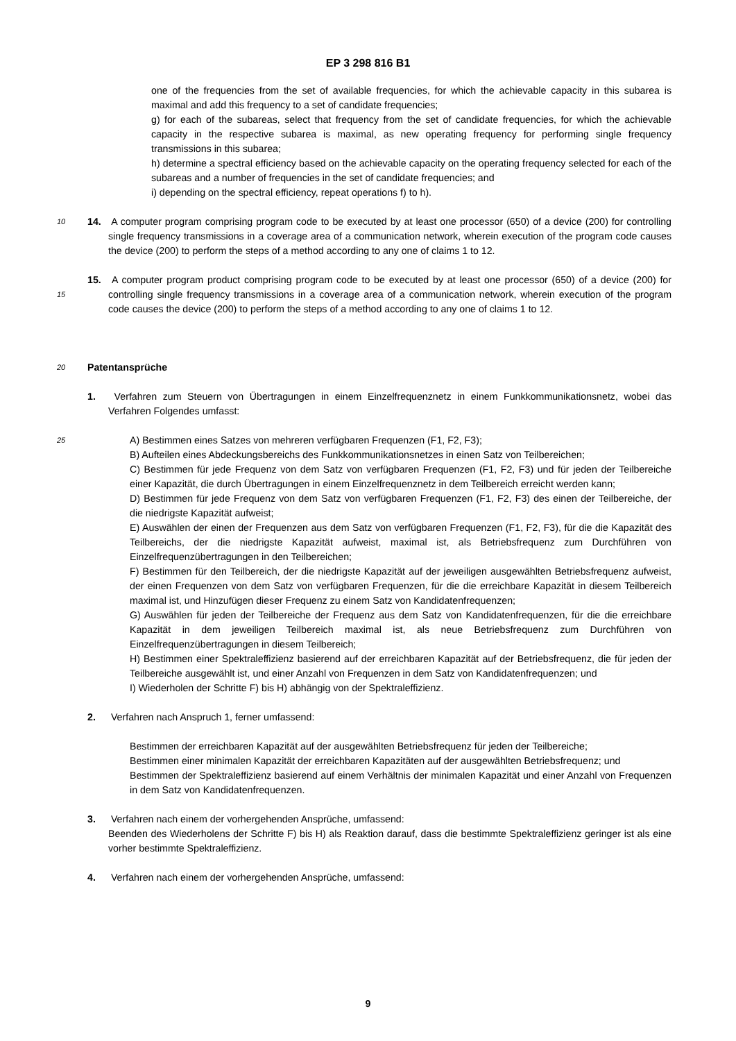EP 3 298 816 B1
one of the frequencies from the set of available frequencies, for which the achievable capacity in this subarea is maximal and add this frequency to a set of candidate frequencies;
g) for each of the subareas, select that frequency from the set of candidate frequencies, for which the achievable capacity in the respective subarea is maximal, as new operating frequency for performing single frequency transmissions in this subarea;
h) determine a spectral efficiency based on the achievable capacity on the operating frequency selected for each of the subareas and a number of frequencies in the set of candidate frequencies; and
i) depending on the spectral efficiency, repeat operations f) to h).
10
14. A computer program comprising program code to be executed by at least one processor (650) of a device (200) for controlling single frequency transmissions in a coverage area of a communication network, wherein execution of the program code causes the device (200) to perform the steps of a method according to any one of claims 1 to 12.
15
15. A computer program product comprising program code to be executed by at least one processor (650) of a device (200) for controlling single frequency transmissions in a coverage area of a communication network, wherein execution of the program code causes the device (200) to perform the steps of a method according to any one of claims 1 to 12.
20
Patentansprüche
1. Verfahren zum Steuern von Übertragungen in einem Einzelfrequenznetz in einem Funkkommunikationsnetz, wobei das Verfahren Folgendes umfasst:
25
A) Bestimmen eines Satzes von mehreren verfügbaren Frequenzen (F1, F2, F3);
B) Aufteilen eines Abdeckungsbereichs des Funkkommunikationsnetzes in einen Satz von Teilbereichen;
C) Bestimmen für jede Frequenz von dem Satz von verfügbaren Frequenzen (F1, F2, F3) und für jeden der Teilbereiche einer Kapazität, die durch Übertragungen in einem Einzelfrequenznetz in dem Teilbereich erreicht werden kann;
D) Bestimmen für jede Frequenz von dem Satz von verfügbaren Frequenzen (F1, F2, F3) des einen der Teilbereiche, der die niedrigste Kapazität aufweist;
E) Auswählen der einen der Frequenzen aus dem Satz von verfügbaren Frequenzen (F1, F2, F3), für die die Kapazität des Teilbereichs, der die niedrigste Kapazität aufweist, maximal ist, als Betriebsfrequenz zum Durchführen von Einzelfrequenzübertragungen in den Teilbereichen;
F) Bestimmen für den Teilbereich, der die niedrigste Kapazität auf der jeweiligen ausgewählten Betriebsfrequenz aufweist, der einen Frequenzen von dem Satz von verfügbaren Frequenzen, für die die erreichbare Kapazität in diesem Teilbereich maximal ist, und Hinzufügen dieser Frequenz zu einem Satz von Kandidatenfrequenzen;
G) Auswählen für jeden der Teilbereiche der Frequenz aus dem Satz von Kandidatenfrequenzen, für die die erreichbare Kapazität in dem jeweiligen Teilbereich maximal ist, als neue Betriebsfrequenz zum Durchführen von Einzelfrequenzübertragungen in diesem Teilbereich;
H) Bestimmen einer Spektraleffizienz basierend auf der erreichbaren Kapazität auf der Betriebsfrequenz, die für jeden der Teilbereiche ausgewählt ist, und einer Anzahl von Frequenzen in dem Satz von Kandidatenfrequenzen; und
I) Wiederholen der Schritte F) bis H) abhängig von der Spektraleffizienz.
2. Verfahren nach Anspruch 1, ferner umfassend:
Bestimmen der erreichbaren Kapazität auf der ausgewählten Betriebsfrequenz für jeden der Teilbereiche;
Bestimmen einer minimalen Kapazität der erreichbaren Kapazitäten auf der ausgewählten Betriebsfrequenz; und
Bestimmen der Spektraleffizienz basierend auf einem Verhältnis der minimalen Kapazität und einer Anzahl von Frequenzen in dem Satz von Kandidatenfrequenzen.
3. Verfahren nach einem der vorhergehenden Ansprüche, umfassend:
Beenden des Wiederholens der Schritte F) bis H) als Reaktion darauf, dass die bestimmte Spektraleffizienz geringer ist als eine vorher bestimmte Spektraleffizienz.
4. Verfahren nach einem der vorhergehenden Ansprüche, umfassend:
9